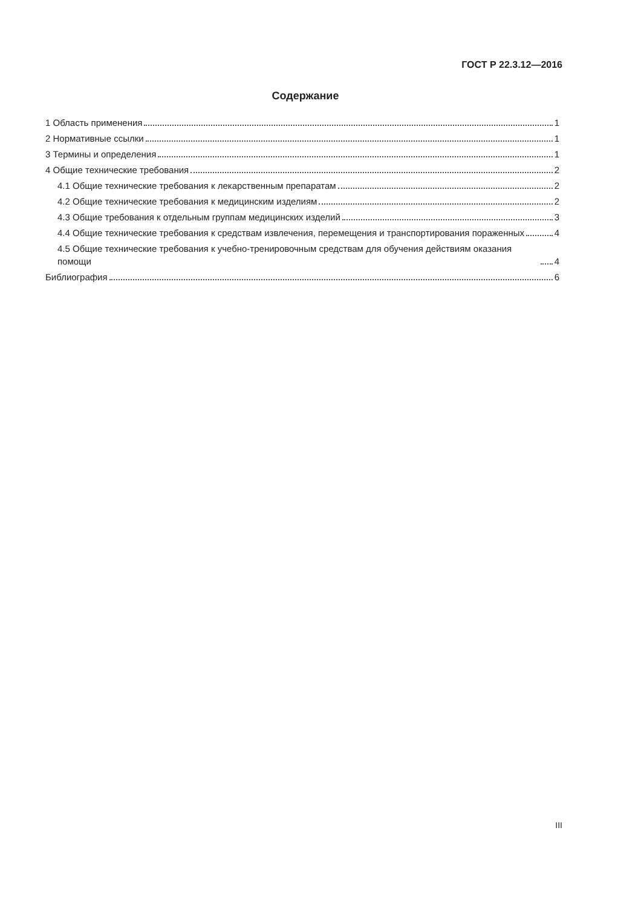ГОСТ Р 22.3.12—2016
Содержание
1 Область применения 1
2 Нормативные ссылки 1
3 Термины и определения 1
4 Общие технические требования 2
4.1 Общие технические требования к лекарственным препаратам 2
4.2 Общие технические требования к медицинским изделиям 2
4.3 Общие требования к отдельным группам медицинских изделий 3
4.4 Общие технические требования к средствам извлечения, перемещения и транспортирования пораженных 4
4.5 Общие технические требования к учебно-тренировочным средствам для обучения действиям оказания помощи 4
Библиография 6
III